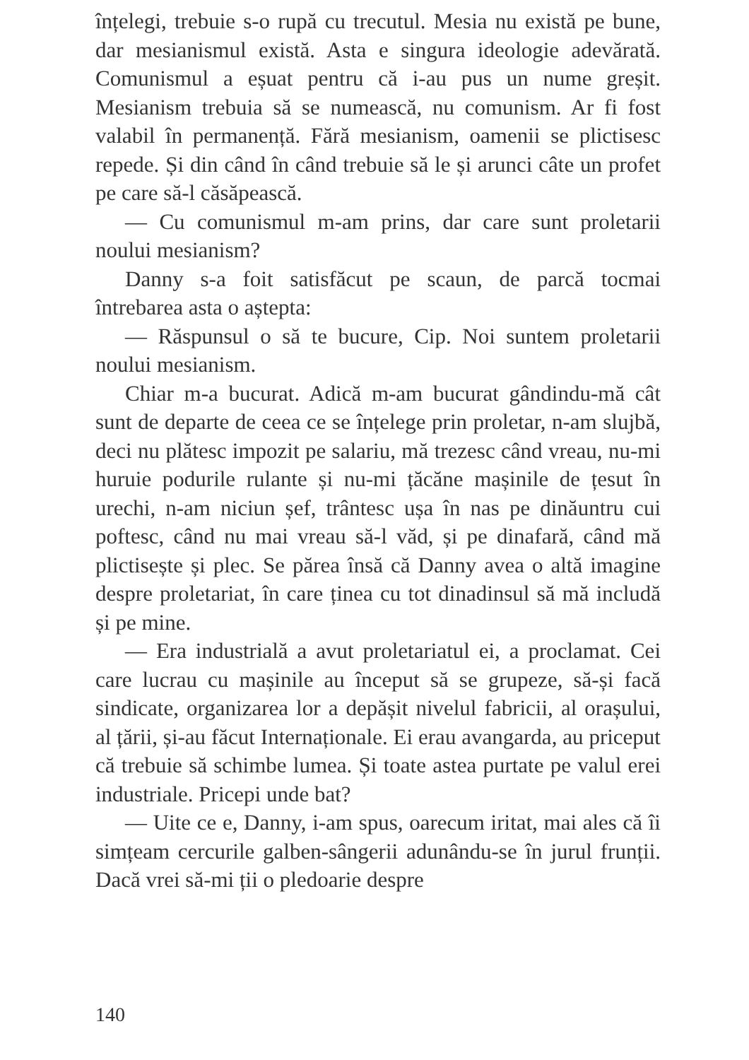înțelegi, trebuie s-o rupă cu trecutul. Mesia nu există pe bune, dar mesianismul există. Asta e singura ideologie adevărată. Comunismul a eșuat pentru că i-au pus un nume greșit. Mesianism trebuia să se numească, nu comunism. Ar fi fost valabil în permanență. Fără mesianism, oamenii se plictisesc repede. Și din când în când trebuie să le și arunci câte un profet pe care să-l căsăpească.
— Cu comunismul m-am prins, dar care sunt proletarii noului mesianism?
Danny s-a foit satisfăcut pe scaun, de parcă tocmai întrebarea asta o aștepta:
— Răspunsul o să te bucure, Cip. Noi suntem proletarii noului mesianism.
Chiar m-a bucurat. Adică m-am bucurat gândindu-mă cât sunt de departe de ceea ce se înțelege prin proletar, n-am slujbă, deci nu plătesc impozit pe salariu, mă trezesc când vreau, nu-mi huruie podurile rulante și nu-mi țăcăne mașinile de țesut în urechi, n-am niciun șef, trântesc ușa în nas pe dinăuntru cui poftesc, când nu mai vreau să-l văd, și pe dinafară, când mă plictisește și plec. Se părea însă că Danny avea o altă imagine despre proletariat, în care ținea cu tot dinadinsul să mă includă și pe mine.
— Era industrială a avut proletariatul ei, a proclamat. Cei care lucrau cu mașinile au început să se grupeze, să-și facă sindicate, organizarea lor a depășit nivelul fabricii, al orașului, al țării, și-au făcut Internaționale. Ei erau avangarda, au priceput că trebuie să schimbe lumea. Și toate astea purtate pe valul erei industriale. Pricepi unde bat?
— Uite ce e, Danny, i-am spus, oarecum iritat, mai ales că îi simțeam cercurile galben-sângerii adunându-se în jurul frunții. Dacă vrei să-mi ții o pledoarie despre
140